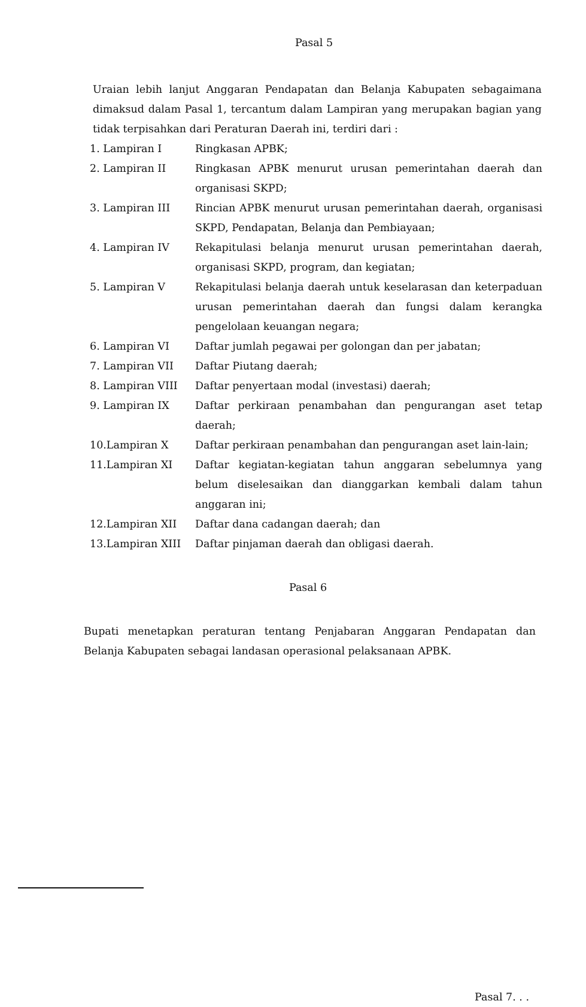Pasal 5
Uraian lebih lanjut Anggaran Pendapatan dan Belanja Kabupaten sebagaimana dimaksud dalam Pasal 1, tercantum dalam Lampiran yang merupakan bagian yang tidak terpisahkan dari Peraturan Daerah ini, terdiri dari :
1. Lampiran I Ringkasan APBK;
2. Lampiran II Ringkasan APBK menurut urusan pemerintahan daerah dan organisasi SKPD;
3. Lampiran III Rincian APBK menurut urusan pemerintahan daerah, organisasi SKPD, Pendapatan, Belanja dan Pembiayaan;
4. Lampiran IV Rekapitulasi belanja menurut urusan pemerintahan daerah, organisasi SKPD, program, dan kegiatan;
5. Lampiran V Rekapitulasi belanja daerah untuk keselarasan dan keterpaduan urusan pemerintahan daerah dan fungsi dalam kerangka pengelolaan keuangan negara;
6. Lampiran VI Daftar jumlah pegawai per golongan dan per jabatan;
7. Lampiran VII Daftar Piutang daerah;
8. Lampiran VIII Daftar penyertaan modal (investasi) daerah;
9. Lampiran IX Daftar perkiraan penambahan dan pengurangan aset tetap daerah;
10.Lampiran X Daftar perkiraan penambahan dan pengurangan aset lain-lain;
11.Lampiran XI Daftar kegiatan-kegiatan tahun anggaran sebelumnya yang belum diselesaikan dan dianggarkan kembali dalam tahun anggaran ini;
12.Lampiran XII Daftar dana cadangan daerah; dan
13.Lampiran XIII Daftar pinjaman daerah dan obligasi daerah.
Pasal 6
Bupati menetapkan peraturan tentang Penjabaran Anggaran Pendapatan dan Belanja Kabupaten sebagai landasan operasional pelaksanaan APBK.
Pasal 7. . .